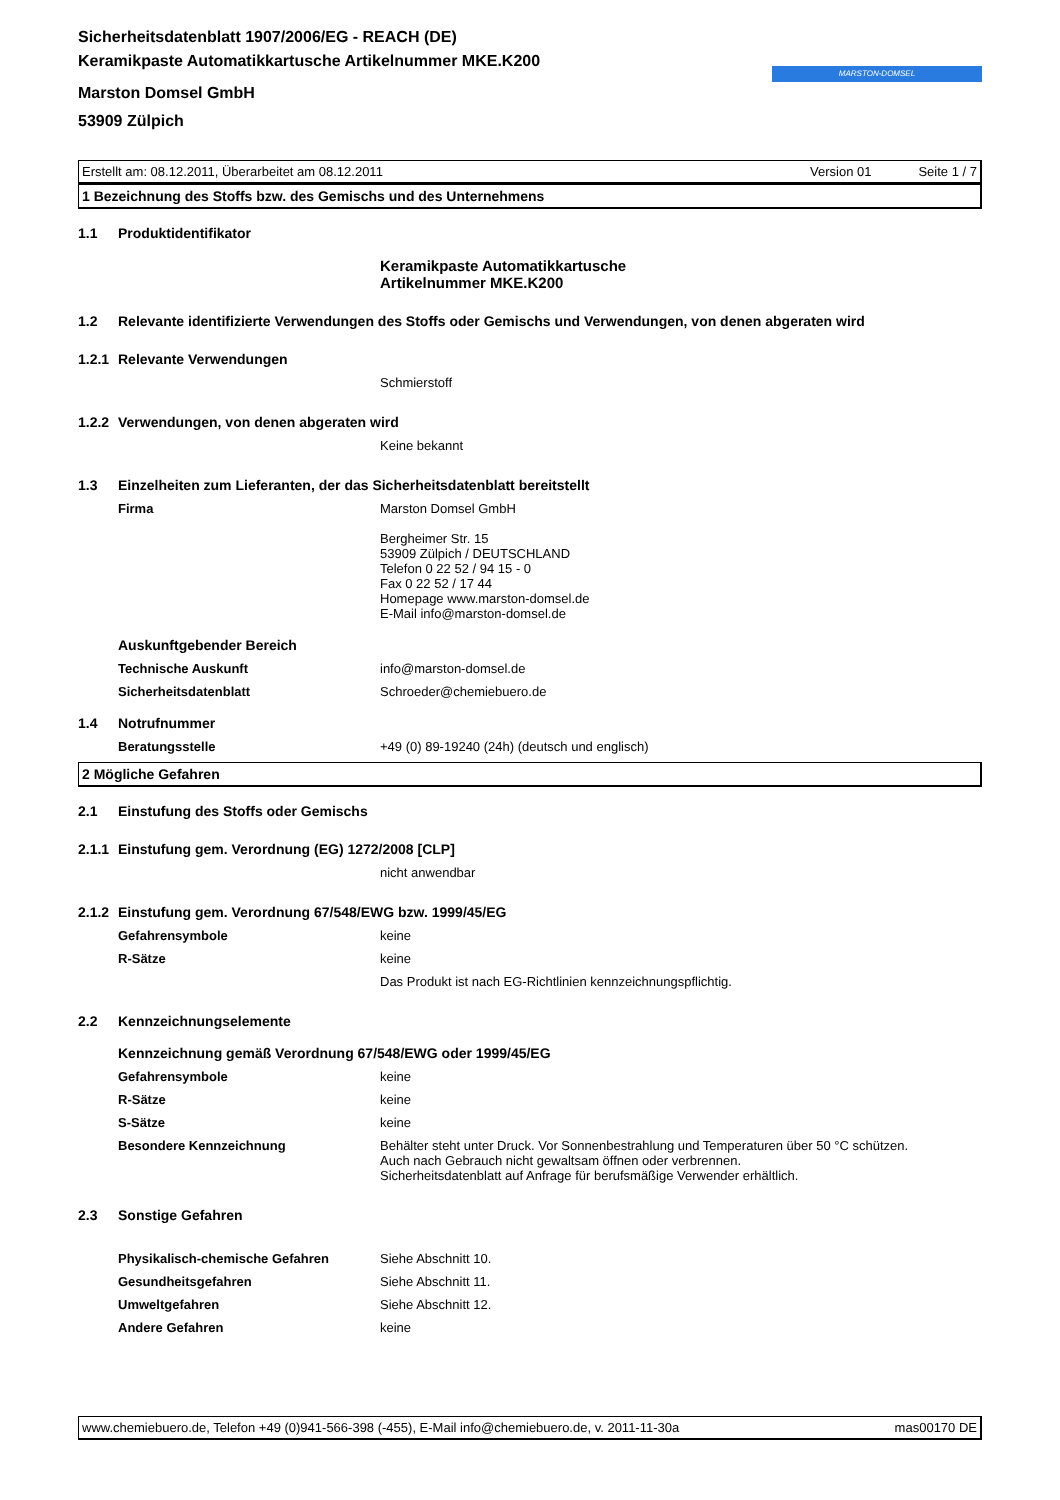Sicherheitsdatenblatt 1907/2006/EG - REACH (DE)
Keramikpaste Automatikkartusche Artikelnummer MKE.K200
Marston Domsel GmbH
53909 Zülpich
MARSTON-DOMSEL
Erstellt am: 08.12.2011, Überarbeitet am 08.12.2011 Version 01 Seite 1 / 7
1 Bezeichnung des Stoffs bzw. des Gemischs und des Unternehmens
1.1 Produktidentifikator
Keramikpaste Automatikkartusche
Artikelnummer MKE.K200
1.2 Relevante identifizierte Verwendungen des Stoffs oder Gemischs und Verwendungen, von denen abgeraten wird
1.2.1 Relevante Verwendungen
Schmierstoff
1.2.2 Verwendungen, von denen abgeraten wird
Keine bekannt
1.3 Einzelheiten zum Lieferanten, der das Sicherheitsdatenblatt bereitstellt
Firma Marston Domsel GmbH
Bergheimer Str. 15
53909 Zülpich / DEUTSCHLAND
Telefon 0 22 52 / 94 15 - 0
Fax 0 22 52 / 17 44
Homepage www.marston-domsel.de
E-Mail info@marston-domsel.de
Auskunftgebender Bereich
Technische Auskunft info@marston-domsel.de
Sicherheitsdatenblatt Schroeder@chemiebuero.de
1.4 Notrufnummer
Beratungsstelle +49 (0) 89-19240 (24h) (deutsch und englisch)
2 Mögliche Gefahren
2.1 Einstufung des Stoffs oder Gemischs
2.1.1 Einstufung gem. Verordnung (EG) 1272/2008 [CLP]
nicht anwendbar
2.1.2 Einstufung gem. Verordnung 67/548/EWG bzw. 1999/45/EG
Gefahrensymbole keine
R-Sätze keine
Das Produkt ist nach EG-Richtlinien kennzeichnungspflichtig.
2.2 Kennzeichnungselemente
Kennzeichnung gemäß Verordnung 67/548/EWG oder 1999/45/EG
Gefahrensymbole keine
R-Sätze keine
S-Sätze keine
Besondere Kennzeichnung Behälter steht unter Druck. Vor Sonnenbestrahlung und Temperaturen über 50 °C schützen.
Auch nach Gebrauch nicht gewaltsam öffnen oder verbrennen.
Sicherheitsdatenblatt auf Anfrage für berufsmäßige Verwender erhältlich.
2.3 Sonstige Gefahren
Physikalisch-chemische Gefahren Siehe Abschnitt 10.
Gesundheitsgefahren Siehe Abschnitt 11.
Umweltgefahren Siehe Abschnitt 12.
Andere Gefahren keine
www.chemiebuero.de, Telefon +49 (0)941-566-398 (-455), E-Mail info@chemiebuero.de, v. 2011-11-30a mas00170 DE